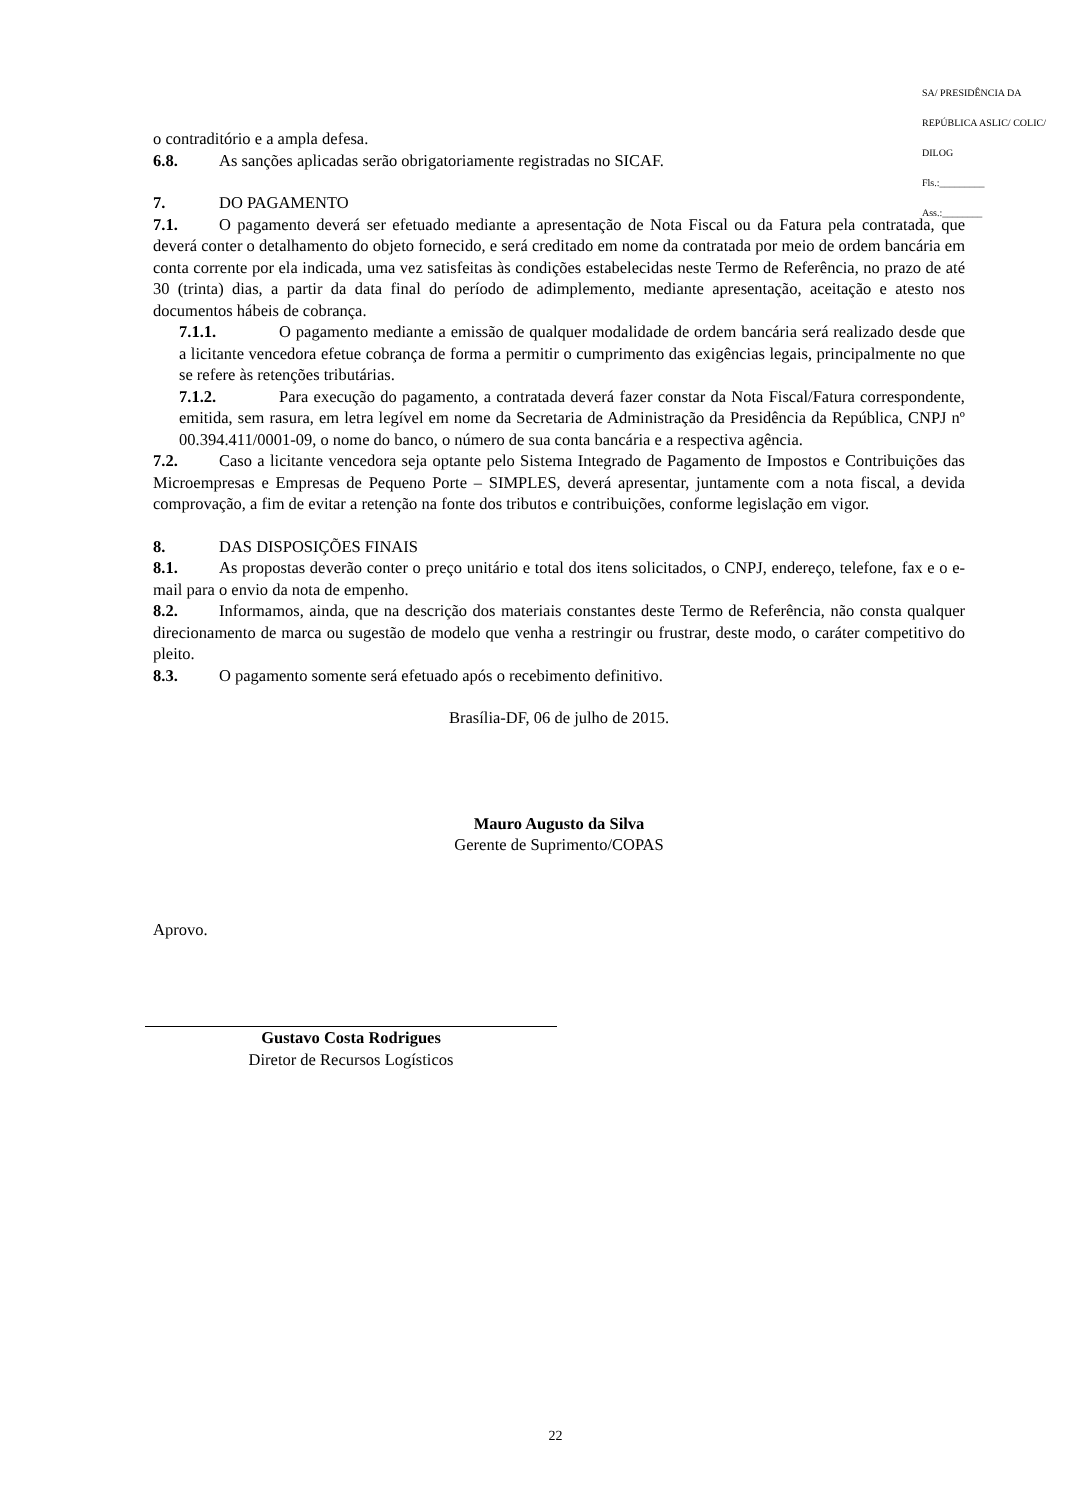SA/ PRESIDÊNCIA DA REPÚBLICA ASLIC/ COLIC/ DILOG
Fls.:_________
Ass.:________
o contraditório e a ampla defesa.
6.8. As sanções aplicadas serão obrigatoriamente registradas no SICAF.
7. DO PAGAMENTO
7.1. O pagamento deverá ser efetuado mediante a apresentação de Nota Fiscal ou da Fatura pela contratada, que deverá conter o detalhamento do objeto fornecido, e será creditado em nome da contratada por meio de ordem bancária em conta corrente por ela indicada, uma vez satisfeitas às condições estabelecidas neste Termo de Referência, no prazo de até 30 (trinta) dias, a partir da data final do período de adimplemento, mediante apresentação, aceitação e atesto nos documentos hábeis de cobrança.
7.1.1. O pagamento mediante a emissão de qualquer modalidade de ordem bancária será realizado desde que a licitante vencedora efetue cobrança de forma a permitir o cumprimento das exigências legais, principalmente no que se refere às retenções tributárias.
7.1.2. Para execução do pagamento, a contratada deverá fazer constar da Nota Fiscal/Fatura correspondente, emitida, sem rasura, em letra legível em nome da Secretaria de Administração da Presidência da República, CNPJ nº 00.394.411/0001-09, o nome do banco, o número de sua conta bancária e a respectiva agência.
7.2. Caso a licitante vencedora seja optante pelo Sistema Integrado de Pagamento de Impostos e Contribuições das Microempresas e Empresas de Pequeno Porte – SIMPLES, deverá apresentar, juntamente com a nota fiscal, a devida comprovação, a fim de evitar a retenção na fonte dos tributos e contribuições, conforme legislação em vigor.
8. DAS DISPOSIÇÕES FINAIS
8.1. As propostas deverão conter o preço unitário e total dos itens solicitados, o CNPJ, endereço, telefone, fax e o e-mail para o envio da nota de empenho.
8.2. Informamos, ainda, que na descrição dos materiais constantes deste Termo de Referência, não consta qualquer direcionamento de marca ou sugestão de modelo que venha a restringir ou frustrar, deste modo, o caráter competitivo do pleito.
8.3. O pagamento somente será efetuado após o recebimento definitivo.
Brasília-DF, 06 de julho de 2015.
Mauro Augusto da Silva
Gerente de Suprimento/COPAS
Aprovo.
Gustavo Costa Rodrigues
Diretor de Recursos Logísticos
22